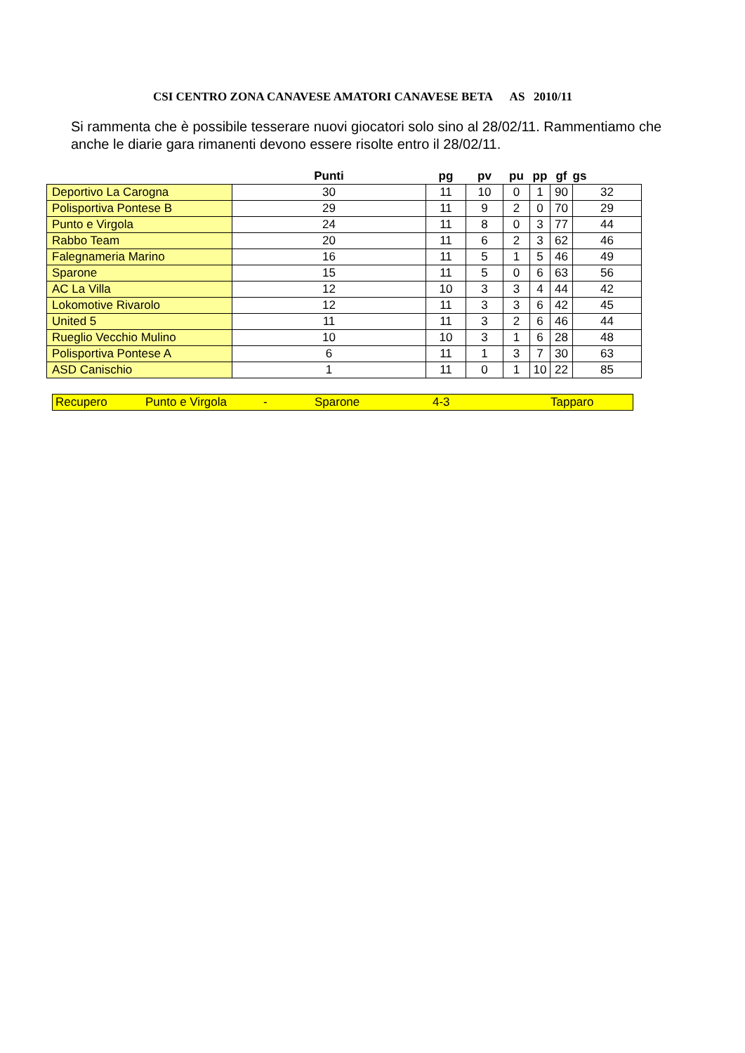CSI CENTRO ZONA CANAVESE AMATORI CANAVESE BETA AS 2010/11
Si rammenta che è possibile tesserare nuovi giocatori solo sino al 28/02/11. Rammentiamo che anche le diarie gara rimanenti devono essere risolte entro il 28/02/11.
| | Punti | pg | pv | pu | pp | gf | gs |
| --- | --- | --- | --- | --- | --- | --- | --- |
| Deportivo La Carogna | 30 | 11 | 10 | 0 | 1 | 90 | 32 |
| Polisportiva Pontese B | 29 | 11 | 9 | 2 | 0 | 70 | 29 |
| Punto e Virgola | 24 | 11 | 8 | 0 | 3 | 77 | 44 |
| Rabbo Team | 20 | 11 | 6 | 2 | 3 | 62 | 46 |
| Falegnameria Marino | 16 | 11 | 5 | 1 | 5 | 46 | 49 |
| Sparone | 15 | 11 | 5 | 0 | 6 | 63 | 56 |
| AC La Villa | 12 | 10 | 3 | 3 | 4 | 44 | 42 |
| Lokomotive Rivarolo | 12 | 11 | 3 | 3 | 6 | 42 | 45 |
| United 5 | 11 | 11 | 3 | 2 | 6 | 46 | 44 |
| Rueglio Vecchio Mulino | 10 | 10 | 3 | 1 | 6 | 28 | 48 |
| Polisportiva Pontese A | 6 | 11 | 1 | 3 | 7 | 30 | 63 |
| ASD Canischio | 1 | 11 | 0 | 1 | 10 | 22 | 85 |
| Recupero | Punto e Virgola | - | Sparone | 4-3 | Tapparo |